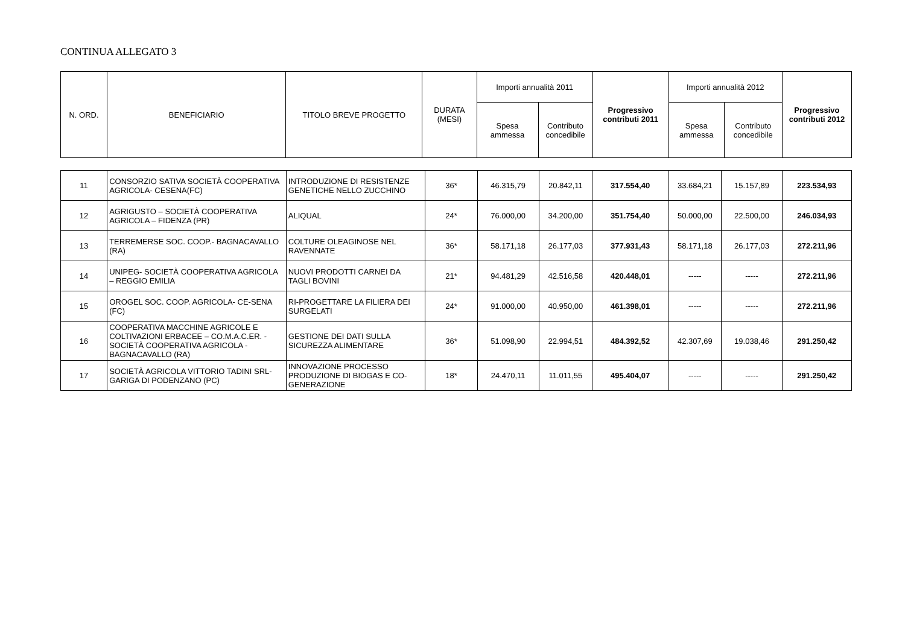CONTINUA ALLEGATO 3
| N. ORD. | BENEFICIARIO | TITOLO BREVE PROGETTO | DURATA (MESI) | Importi annualità 2011 | | Progressivo contributi 2011 | Importi annualità 2012 | | Progressivo contributi 2012 |
| --- | --- | --- | --- | --- | --- | --- | --- | --- | --- |
| | | | | Spesa ammessa | Contributo concedibile | | Spesa ammessa | Contributo concedibile | |
| 11 | CONSORZIO SATIVA SOCIETÀ COOPERATIVA AGRICOLA- CESENA(FC) | INTRODUZIONE DI RESISTENZE GENETICHE NELLO ZUCCHINO | 36* | 46.315,79 | 20.842,11 | 317.554,40 | 33.684,21 | 15.157,89 | 223.534,93 |
| 12 | AGRIGUSTO – SOCIETÀ COOPERATIVA AGRICOLA – FIDENZA (PR) | ALIQUAL | 24* | 76.000,00 | 34.200,00 | 351.754,40 | 50.000,00 | 22.500,00 | 246.034,93 |
| 13 | TERREMERSE SOC. COOP.- BAGNACAVALLO (RA) | COLTURE OLEAGINOSE NEL RAVENNATE | 36* | 58.171,18 | 26.177,03 | 377.931,43 | 58.171,18 | 26.177,03 | 272.211,96 |
| 14 | UNIPEG- SOCIETÀ COOPERATIVA AGRICOLA – REGGIO EMILIA | NUOVI PRODOTTI CARNEI DA TAGLI BOVINI | 21* | 94.481,29 | 42.516,58 | 420.448,01 | ----- | ----- | 272.211,96 |
| 15 | OROGEL SOC. COOP. AGRICOLA- CE-SENA (FC) | RI-PROGETTARE LA FILIERA DEI SURGELATI | 24* | 91.000,00 | 40.950,00 | 461.398,01 | ----- | ----- | 272.211,96 |
| 16 | COOPERATIVA MACCHINE AGRICOLE E COLTIVAZIONI ERBACEE – CO.M.A.C.ER. - SOCIETÀ COOPERATIVA AGRICOLA - BAGNACAVALLO (RA) | GESTIONE DEI DATI SULLA SICUREZZA ALIMENTARE | 36* | 51.098,90 | 22.994,51 | 484.392,52 | 42.307,69 | 19.038,46 | 291.250,42 |
| 17 | SOCIETÀ AGRICOLA VITTORIO TADINI SRL- GARIGA DI PODENZANO (PC) | INNOVAZIONE PROCESSO PRODUZIONE DI BIOGAS E CO-GENERAZIONE | 18* | 24.470,11 | 11.011,55 | 495.404,07 | ----- | ----- | 291.250,42 |